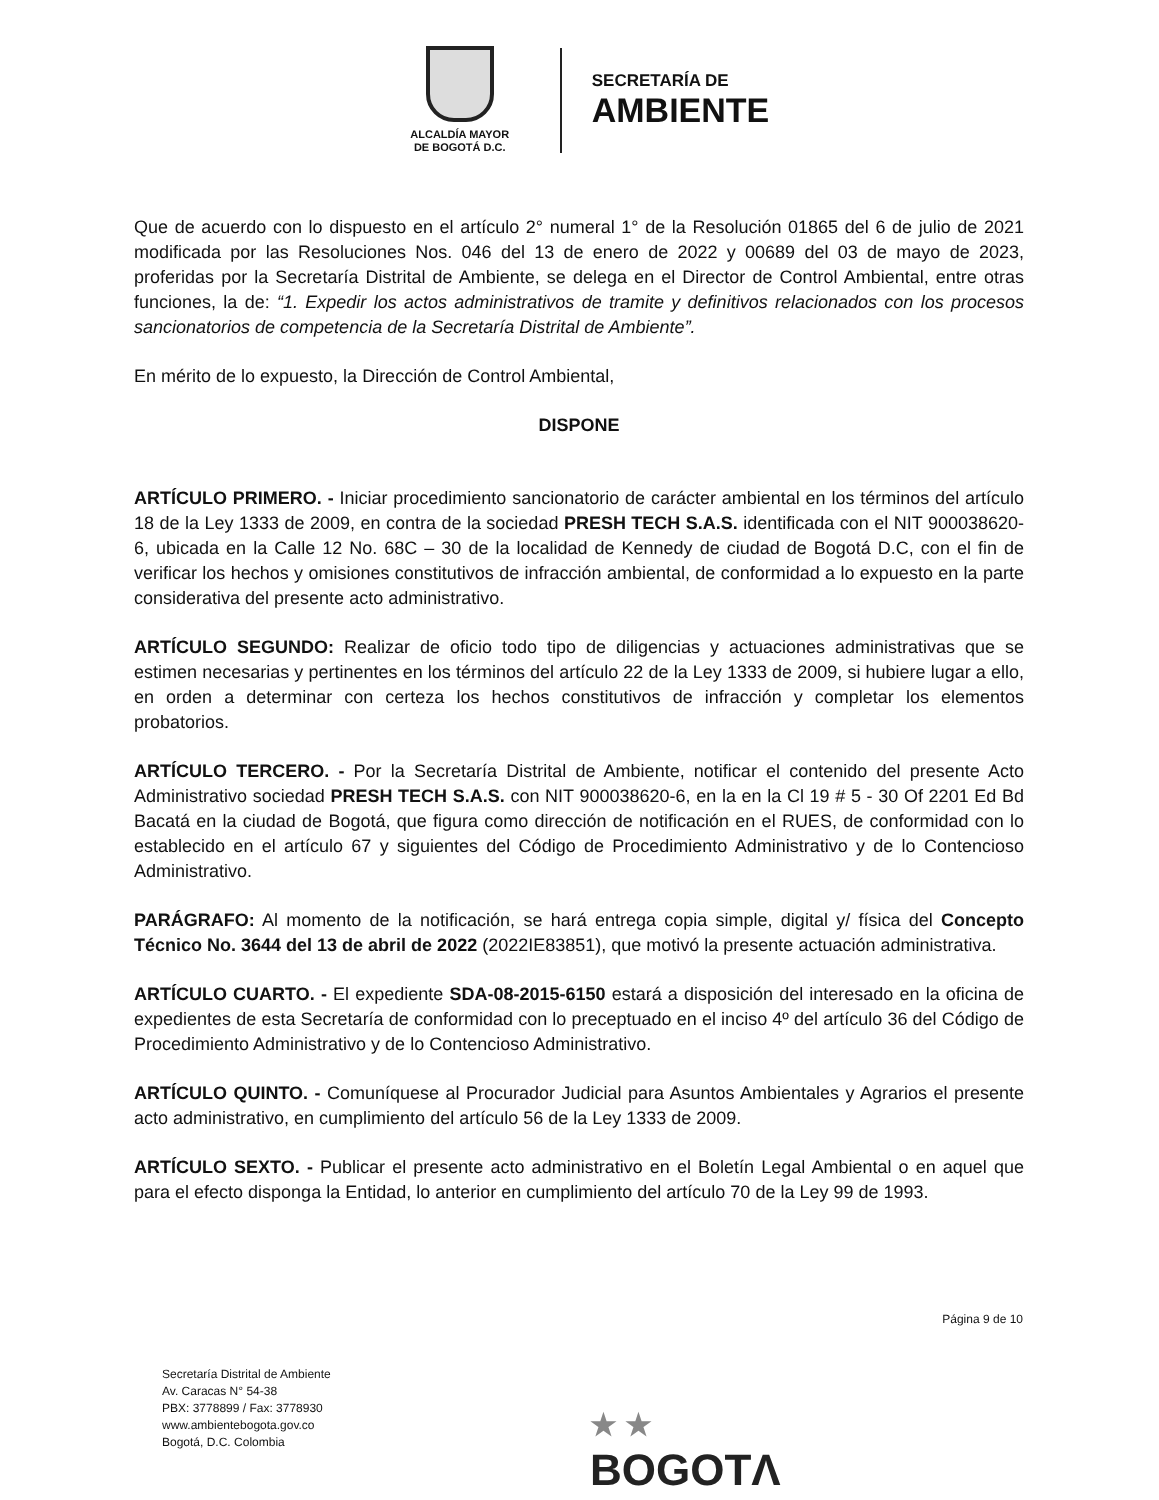ALCALDÍA MAYOR
DE BOGOTÁ D.C.
SECRETARÍA DE
AMBIENTE
Que de acuerdo con lo dispuesto en el artículo 2° numeral 1° de la Resolución 01865 del 6 de julio de 2021 modificada por las Resoluciones Nos. 046 del 13 de enero de 2022 y 00689 del 03 de mayo de 2023, proferidas por la Secretaría Distrital de Ambiente, se delega en el Director de Control Ambiental, entre otras funciones, la de: “1. Expedir los actos administrativos de tramite y definitivos relacionados con los procesos sancionatorios de competencia de la Secretaría Distrital de Ambiente”.
En mérito de lo expuesto, la Dirección de Control Ambiental,
DISPONE
ARTÍCULO PRIMERO. - Iniciar procedimiento sancionatorio de carácter ambiental en los términos del artículo 18 de la Ley 1333 de 2009, en contra de la sociedad PRESH TECH S.A.S. identificada con el NIT 900038620-6, ubicada en la Calle 12 No. 68C – 30 de la localidad de Kennedy de ciudad de Bogotá D.C, con el fin de verificar los hechos y omisiones constitutivos de infracción ambiental, de conformidad a lo expuesto en la parte considerativa del presente acto administrativo.
ARTÍCULO SEGUNDO: Realizar de oficio todo tipo de diligencias y actuaciones administrativas que se estimen necesarias y pertinentes en los términos del artículo 22 de la Ley 1333 de 2009, si hubiere lugar a ello, en orden a determinar con certeza los hechos constitutivos de infracción y completar los elementos probatorios.
ARTÍCULO TERCERO. - Por la Secretaría Distrital de Ambiente, notificar el contenido del presente Acto Administrativo sociedad PRESH TECH S.A.S. con NIT 900038620-6, en la en la Cl 19 # 5 - 30 Of 2201 Ed Bd Bacatá en la ciudad de Bogotá, que figura como dirección de notificación en el RUES, de conformidad con lo establecido en el artículo 67 y siguientes del Código de Procedimiento Administrativo y de lo Contencioso Administrativo.
PARÁGRAFO: Al momento de la notificación, se hará entrega copia simple, digital y/ física del Concepto Técnico No. 3644 del 13 de abril de 2022 (2022IE83851), que motivó la presente actuación administrativa.
ARTÍCULO CUARTO. - El expediente SDA-08-2015-6150 estará a disposición del interesado en la oficina de expedientes de esta Secretaría de conformidad con lo preceptuado en el inciso 4º del artículo 36 del Código de Procedimiento Administrativo y de lo Contencioso Administrativo.
ARTÍCULO QUINTO. - Comuníquese al Procurador Judicial para Asuntos Ambientales y Agrarios el presente acto administrativo, en cumplimiento del artículo 56 de la Ley 1333 de 2009.
ARTÍCULO SEXTO. - Publicar el presente acto administrativo en el Boletín Legal Ambiental o en aquel que para el efecto disponga la Entidad, lo anterior en cumplimiento del artículo 70 de la Ley 99 de 1993.
Página 9 de 10
Secretaría Distrital de Ambiente
Av. Caracas N° 54-38
PBX: 3778899 / Fax: 3778930
www.ambientebogota.gov.co
Bogotá, D.C. Colombia
★ ★
BOGOTΛ